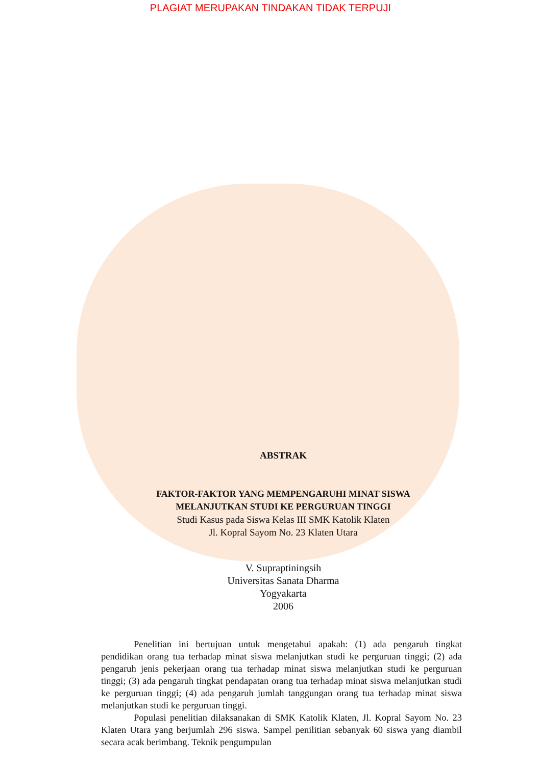PLAGIAT MERUPAKAN TINDAKAN TIDAK TERPUJI
ABSTRAK
FAKTOR-FAKTOR YANG MEMPENGARUHI MINAT SISWA
MELANJUTKAN STUDI KE PERGURUAN TINGGI
Studi Kasus pada Siswa Kelas III SMK Katolik Klaten
Jl. Kopral Sayom No. 23 Klaten Utara
V. Supraptiningsih
Universitas Sanata Dharma
Yogyakarta
2006
Penelitian ini bertujuan untuk mengetahui apakah: (1) ada pengaruh tingkat pendidikan orang tua terhadap minat siswa melanjutkan studi ke perguruan tinggi; (2) ada pengaruh jenis pekerjaan orang tua terhadap minat siswa melanjutkan studi ke perguruan tinggi; (3) ada pengaruh tingkat pendapatan orang tua terhadap minat siswa melanjutkan studi ke perguruan tinggi; (4) ada pengaruh jumlah tanggungan orang tua terhadap minat siswa melanjutkan studi ke perguruan tinggi.
Populasi penelitian dilaksanakan di SMK Katolik Klaten, Jl. Kopral Sayom No. 23 Klaten Utara yang berjumlah 296 siswa. Sampel penilitian sebanyak 60 siswa yang diambil secara acak berimbang. Teknik pengumpulan